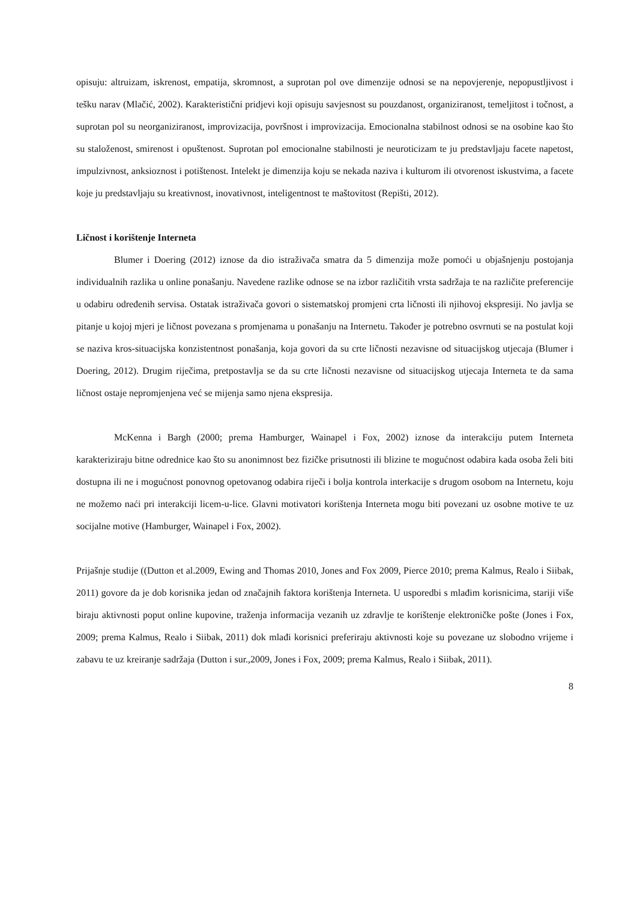opisuju: altruizam, iskrenost, empatija, skromnost, a suprotan pol ove dimenzije odnosi se na nepovjerenje, nepopustljivost i tešku narav (Mlačić, 2002). Karakteristični pridjevi koji opisuju savjesnost su pouzdanost, organiziranost, temeljitost i točnost, a suprotan pol su neorganiziranost, improvizacija, površnost i improvizacija. Emocionalna stabilnost odnosi se na osobine kao što su staloženost, smirenost i opuštenost. Suprotan pol emocionalne stabilnosti je neuroticizam te ju predstavljaju facete napetost, impulzivnost, anksioznost i potištenost. Intelekt je dimenzija koju se nekada naziva i kulturom ili otvorenost iskustvima, a facete koje ju predstavljaju su kreativnost, inovativnost, inteligentnost te maštovitost (Repišti, 2012).
Ličnost i korištenje Interneta
Blumer i Doering (2012) iznose da dio istraživača smatra da 5 dimenzija može pomoći u objašnjenju postojanja individualnih razlika u online ponašanju. Navedene razlike odnose se na izbor različitih vrsta sadržaja te na različite preferencije u odabiru određenih servisa. Ostatak istraživača govori o sistematskoj promjeni crta ličnosti ili njihovoj ekspresiji. No javlja se pitanje u kojoj mjeri je ličnost povezana s promjenama u ponašanju na Internetu. Također je potrebno osvrnuti se na postulat koji se naziva kros-situacijska konzistentnost ponašanja, koja govori da su crte ličnosti nezavisne od situacijskog utjecaja (Blumer i Doering, 2012). Drugim riječima, pretpostavlja se da su crte ličnosti nezavisne od situacijskog utjecaja Interneta te da sama ličnost ostaje nepromjenjena već se mijenja samo njena ekspresija.
McKenna i Bargh (2000; prema Hamburger, Wainapel i Fox, 2002) iznose da interakciju putem Interneta karakteriziraju bitne odrednice kao što su anonimnost bez fizičke prisutnosti ili blizine te mogućnost odabira kada osoba želi biti dostupna ili ne i mogućnost ponovnog opetovanog odabira riječi i bolja kontrola interkacije s drugom osobom na Internetu, koju ne možemo naći pri interakciji licem-u-lice. Glavni motivatori korištenja Interneta mogu biti povezani uz osobne motive te uz socijalne motive (Hamburger, Wainapel i Fox, 2002).
Prijašnje studije ((Dutton et al.2009, Ewing and Thomas 2010, Jones and Fox 2009, Pierce 2010; prema Kalmus, Realo i Siibak, 2011) govore da je dob korisnika jedan od značajnih faktora korištenja Interneta. U usporedbi s mlađim korisnicima, stariji više biraju aktivnosti poput online kupovine, traženja informacija vezanih uz zdravlje te korištenje elektroničke pošte (Jones i Fox, 2009; prema Kalmus, Realo i Siibak, 2011) dok mlađi korisnici preferiraju aktivnosti koje su povezane uz slobodno vrijeme i zabavu te uz kreiranje sadržaja (Dutton i sur.,2009, Jones i Fox, 2009; prema Kalmus, Realo i Siibak, 2011).
8